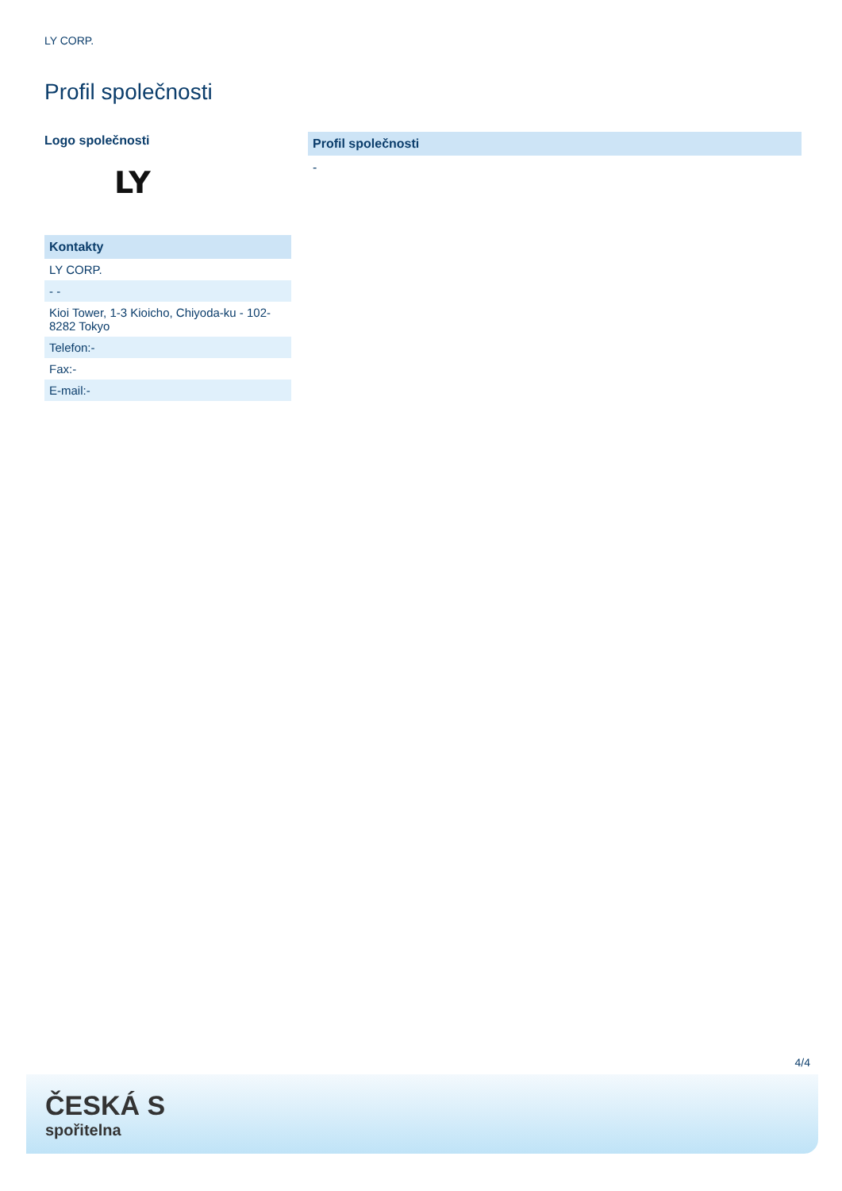LY CORP.
Profil společnosti
Logo společnosti
LY
| Kontakty |
| --- |
| LY CORP. |
| - - |
| Kioi Tower, 1-3 Kioicho, Chiyoda-ku - 102-8282 Tokyo |
| Telefon:- |
| Fax:- |
| E-mail:- |
Profil společnosti
-
4/4
ČESKÁ S
spořitelna